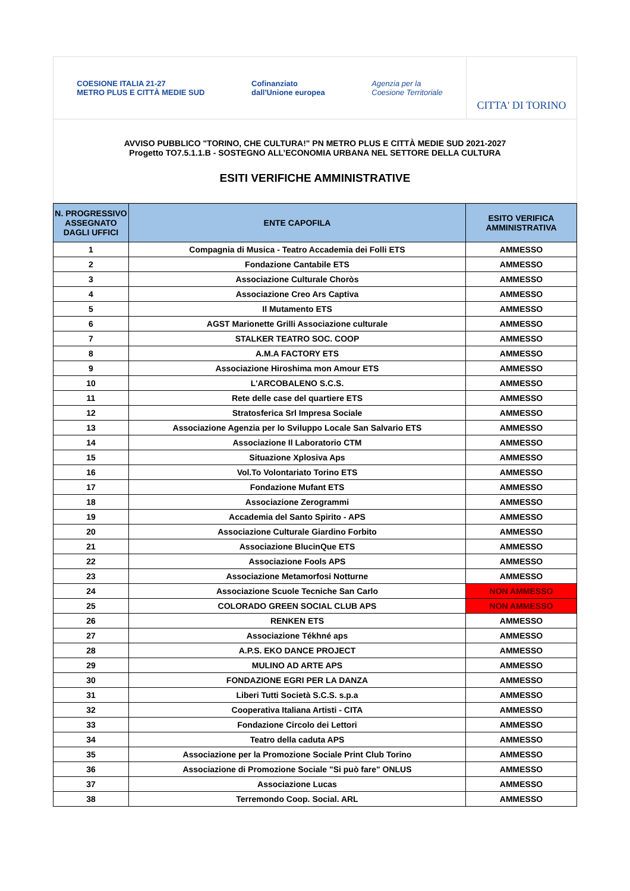COESIONE ITALIA 21-27
METRO PLUS E CITTÀ MEDIE SUD Cofinanziato
dall'Unione europea Agenzia per la
Coesione Territoriale
CITTA' DI TORINO
AVVISO PUBBLICO "TORINO, CHE CULTURA!" PN METRO PLUS E CITTÀ MEDIE SUD 2021-2027
Progetto TO7.5.1.1.B - SOSTEGNO ALL’ECONOMIA URBANA NEL SETTORE DELLA CULTURA
ESITI VERIFICHE AMMINISTRATIVE
| N. PROGRESSIVO ASSEGNATO DAGLI UFFICI | ENTE CAPOFILA | ESITO VERIFICA AMMINISTRATIVA |
| --- | --- | --- |
| 1 | Compagnia di Musica - Teatro Accademia dei Folli ETS | AMMESSO |
| 2 | Fondazione Cantabile ETS | AMMESSO |
| 3 | Associazione Culturale Choròs | AMMESSO |
| 4 | Associazione Creo Ars Captiva | AMMESSO |
| 5 | Il Mutamento ETS | AMMESSO |
| 6 | AGST Marionette Grilli Associazione culturale | AMMESSO |
| 7 | STALKER TEATRO SOC. COOP | AMMESSO |
| 8 | A.M.A FACTORY ETS | AMMESSO |
| 9 | Associazione Hiroshima mon Amour ETS | AMMESSO |
| 10 | L'ARCOBALENO S.C.S. | AMMESSO |
| 11 | Rete delle case del quartiere ETS | AMMESSO |
| 12 | Stratosferica Srl Impresa Sociale | AMMESSO |
| 13 | Associazione Agenzia per lo Sviluppo Locale San Salvario ETS | AMMESSO |
| 14 | Associazione Il Laboratorio CTM | AMMESSO |
| 15 | Situazione Xplosiva Aps | AMMESSO |
| 16 | Vol.To Volontariato Torino ETS | AMMESSO |
| 17 | Fondazione Mufant ETS | AMMESSO |
| 18 | Associazione Zerogrammi | AMMESSO |
| 19 | Accademia del Santo Spirito - APS | AMMESSO |
| 20 | Associazione Culturale Giardino Forbito | AMMESSO |
| 21 | Associazione BlucinQue ETS | AMMESSO |
| 22 | Associazione Fools APS | AMMESSO |
| 23 | Associazione Metamorfosi Notturne | AMMESSO |
| 24 | Associazione Scuole Tecniche San Carlo | NON AMMESSO |
| 25 | COLORADO GREEN SOCIAL CLUB APS | NON AMMESSO |
| 26 | RENKEN ETS | AMMESSO |
| 27 | Associazione Tékhné aps | AMMESSO |
| 28 | A.P.S. EKO DANCE PROJECT | AMMESSO |
| 29 | MULINO AD ARTE APS | AMMESSO |
| 30 | FONDAZIONE EGRI PER LA DANZA | AMMESSO |
| 31 | Liberi Tutti Società S.C.S. s.p.a | AMMESSO |
| 32 | Cooperativa Italiana Artisti - CITA | AMMESSO |
| 33 | Fondazione Circolo dei Lettori | AMMESSO |
| 34 | Teatro della caduta APS | AMMESSO |
| 35 | Associazione per la Promozione Sociale Print Club Torino | AMMESSO |
| 36 | Associazione di Promozione Sociale "Si può fare" ONLUS | AMMESSO |
| 37 | Associazione Lucas | AMMESSO |
| 38 | Terremondo Coop. Social. ARL | AMMESSO |